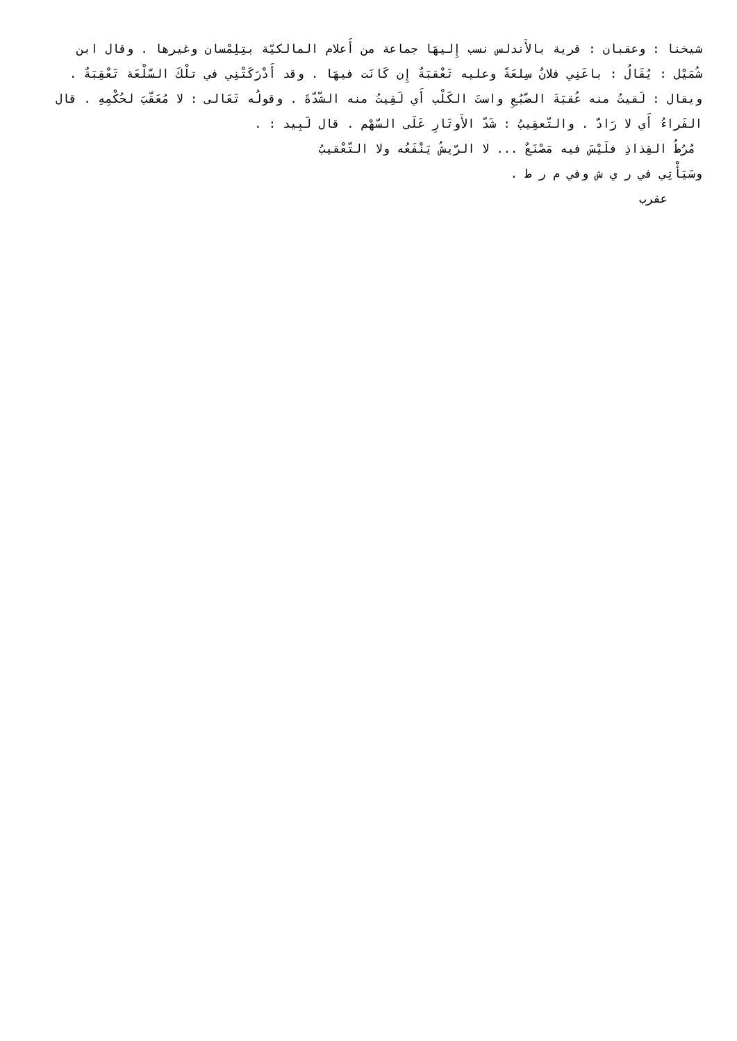شيخنا : وعقبان : قرية بالأَندلس نسب إِليهَا جماعة من أَعلام المالكيّة بتِلِمْسان وغيرها . وقال ابن شُمَيْل : يُقَالُ : باعَنِي فلانٌ سِلعَةً وعليه تَعْقبَةٌ إِن كَانَت فيهَا . وقد أَدْرَكَتْنِي في تلْكَ السّلْعَة تَعْقِبَةٌ . ويقال : لَقيتُ منه عُقبَةَ الضّبُعِ واستَ الكَلْب أَي لَقِيتُ منه الشّدّةَ . وقولُه تَعَالى : لا مُعَقّبَ لحُكْمِهِ . قال الفَراءُ أَي لا رَادّ . والتّعقِيبُ : شَدّ الأَوتَارِ عَلَى السّهْم . قال لَبِيد : .
مُرُطُ القِذاذِ فلَيْسَ فيه مَصْنَعٌ ... لا الرّيشُ يَنْفَعُه ولا التّعْقيبُ
وسَيَأْتِي في ر ي ش وفي م ر ط .
عقرب